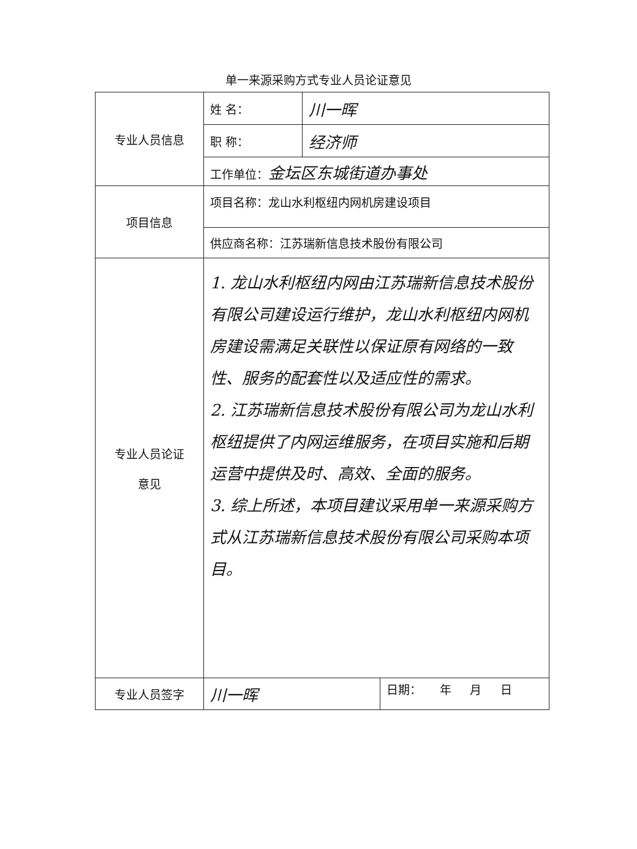单一来源采购方式专业人员论证意见
| 专业人员信息 | 姓 名： | 川一晖 | |
| | 职 称： | 经济师 | |
| | 工作单位： 金坛区东城街道办事处 | | |
| 项目信息 | 项目名称：龙山水利枢纽内网机房建设项目 | | |
| | 供应商名称：江苏瑞新信息技术股份有限公司 | | |
| 专业人员论证 意见 | 1. 龙山水利枢纽内网由江苏瑞新信息技术股份有限公司建设运行维护，龙山水利枢纽内网机房建设需满足关联性以保证原有网络的一致性、服务的配套性以及适应性的需求。 2. 江苏瑞新信息技术股份有限公司为龙山水利枢纽提供了内网运维服务，在项目实施和后期运营中提供及时、高效、全面的服务。 3. 综上所述，本项目建议采用单一来源采购方式从江苏瑞新信息技术股份有限公司采购本项目。 | | |
| 专业人员签字 | 川一晖 | | 日期： 年 月 日 |